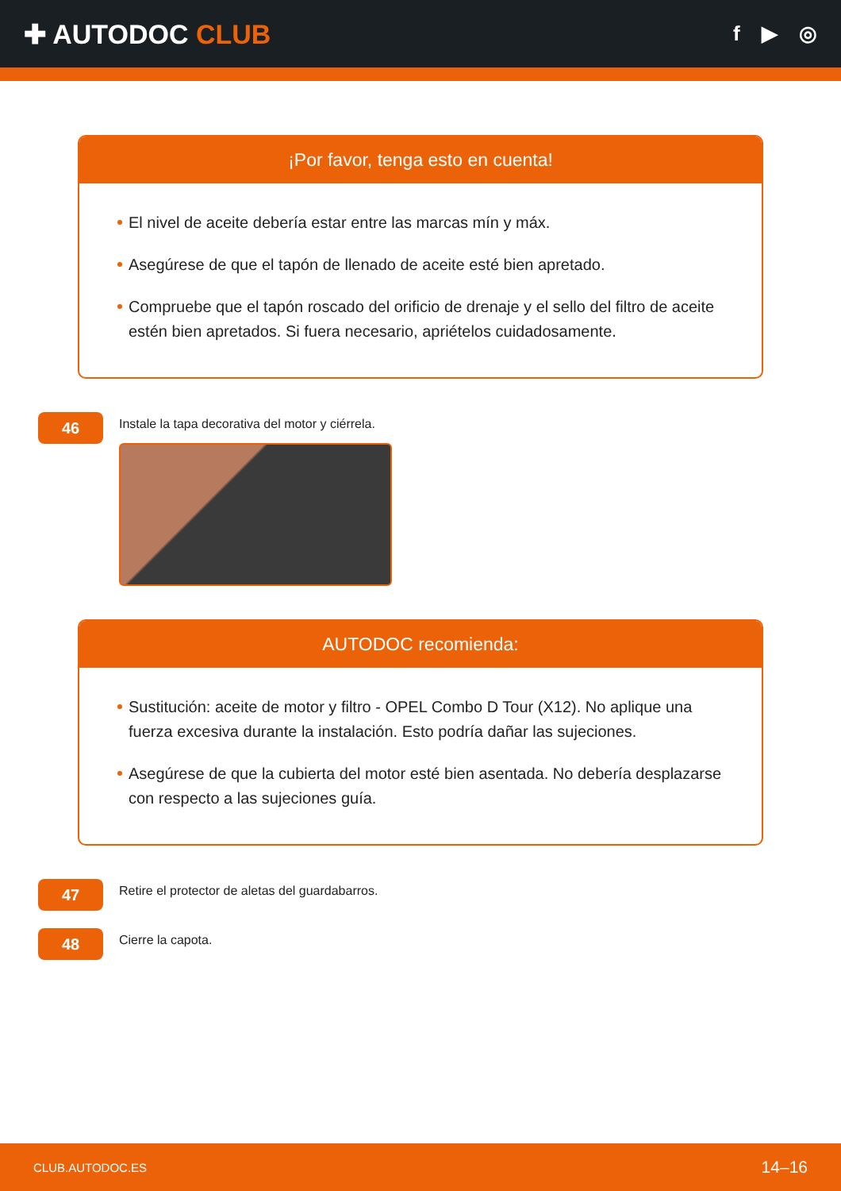✚ AUTODOC CLUB
f ▶ ◎
¡Por favor, tenga esto en cuenta!
El nivel de aceite debería estar entre las marcas mín y máx.
Asegúrese de que el tapón de llenado de aceite esté bien apretado.
Compruebe que el tapón roscado del orificio de drenaje y el sello del filtro de aceite estén bien apretados. Si fuera necesario, apriételos cuidadosamente.
46
Instale la tapa decorativa del motor y ciérrela.
AUTODOC recomienda:
Sustitución: aceite de motor y filtro - OPEL Combo D Tour (X12). No aplique una fuerza excesiva durante la instalación. Esto podría dañar las sujeciones.
Asegúrese de que la cubierta del motor esté bien asentada. No debería desplazarse con respecto a las sujeciones guía.
47
Retire el protector de aletas del guardabarros.
48
Cierre la capota.
CLUB.AUTODOC.ES 14–16